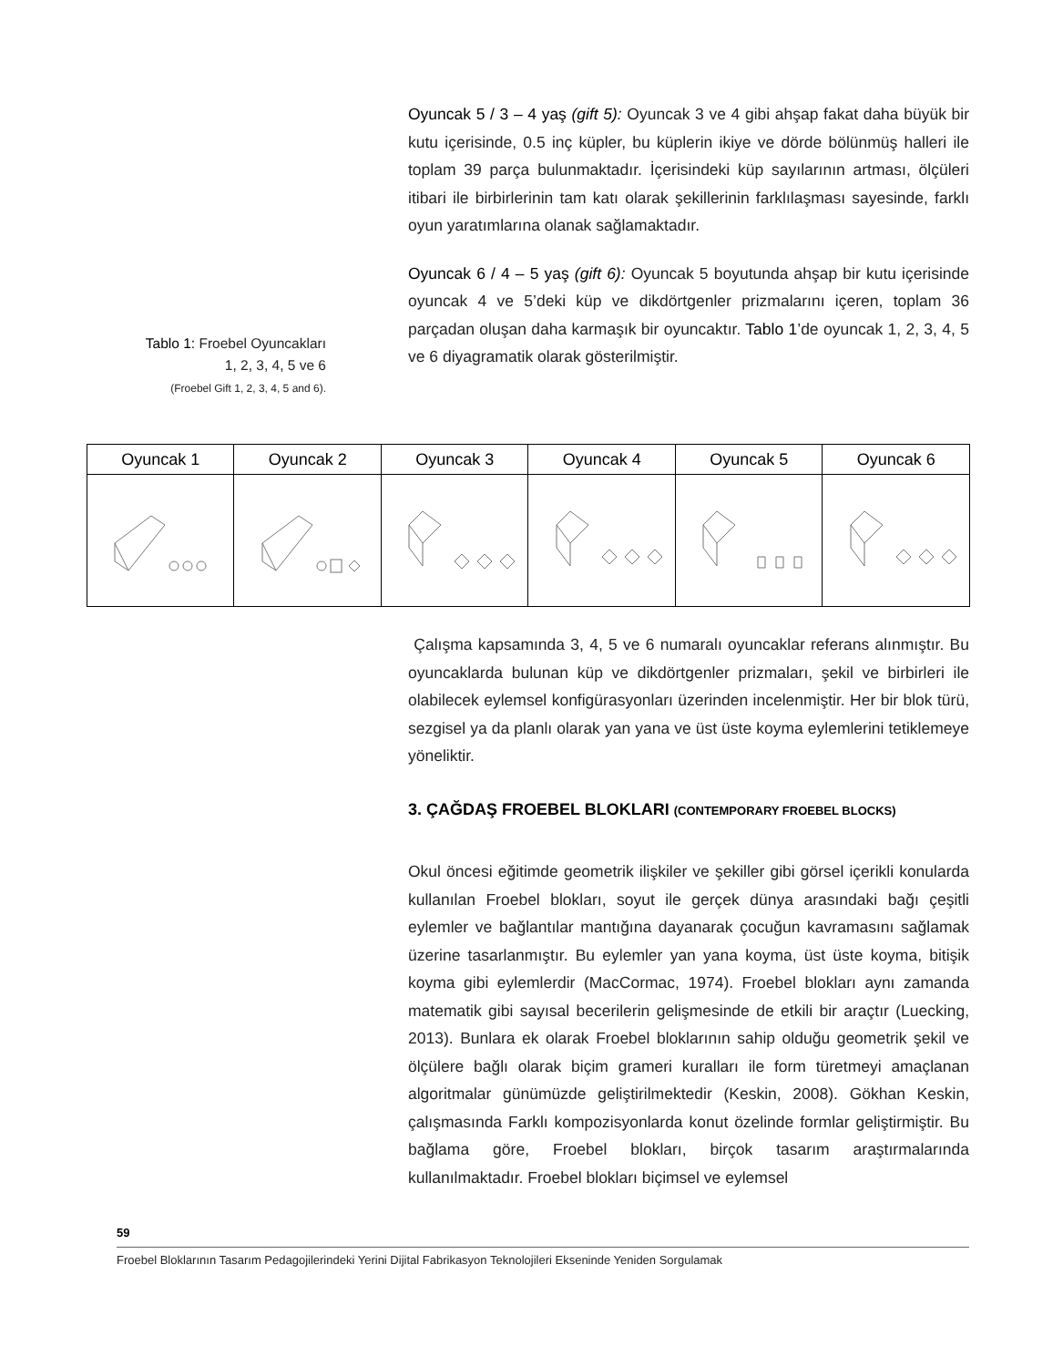Oyuncak 5 / 3 – 4 yaş (gift 5): Oyuncak 3 ve 4 gibi ahşap fakat daha büyük bir kutu içerisinde, 0.5 inç küpler, bu küplerin ikiye ve dörde bölünmüş halleri ile toplam 39 parça bulunmaktadır. İçerisindeki küp sayılarının artması, ölçüleri itibari ile birbirlerinin tam katı olarak şekillerinin farklılaşması sayesinde, farklı oyun yaratımlarına olanak sağlamaktadır.
Oyuncak 6 / 4 – 5 yaş (gift 6): Oyuncak 5 boyutunda ahşap bir kutu içerisinde oyuncak 4 ve 5’deki küp ve dikdörtgenler prizmalarını içeren, toplam 36 parçadan oluşan daha karmaşık bir oyuncaktır. Tablo 1’de oyuncak 1, 2, 3, 4, 5 ve 6 diyagramatik olarak gösterilmiştir.
Tablo 1: Froebel Oyuncakları
1, 2, 3, 4, 5 ve 6
(Froebel Gift 1, 2, 3, 4, 5 and 6).
| Oyuncak 1 | Oyuncak 2 | Oyuncak 3 | Oyuncak 4 | Oyuncak 5 | Oyuncak 6 |
| --- | --- | --- | --- | --- | --- |
Çalışma kapsamında 3, 4, 5 ve 6 numaralı oyuncaklar referans alınmıştır. Bu oyuncaklarda bulunan küp ve dikdörtgenler prizmaları, şekil ve birbirleri ile olabilecek eylemsel konfigürasyonları üzerinden incelenmiştir. Her bir blok türü, sezgisel ya da planlı olarak yan yana ve üst üste koyma eylemlerini tetiklemeye yöneliktir.
3. ÇAĞDAŞ FROEBEL BLOKLARI (CONTEMPORARY FROEBEL BLOCKS)
Okul öncesi eğitimde geometrik ilişkiler ve şekiller gibi görsel içerikli konularda kullanılan Froebel blokları, soyut ile gerçek dünya arasındaki bağı çeşitli eylemler ve bağlantılar mantığına dayanarak çocuğun kavramasını sağlamak üzerine tasarlanmıştır. Bu eylemler yan yana koyma, üst üste koyma, bitişik koyma gibi eylemlerdir (MacCormac, 1974). Froebel blokları aynı zamanda matematik gibi sayısal becerilerin gelişmesinde de etkili bir araçtır (Luecking, 2013). Bunlara ek olarak Froebel bloklarının sahip olduğu geometrik şekil ve ölçülere bağlı olarak biçim grameri kuralları ile form türetmeyi amaçlanan algoritmalar günümüzde geliştirilmektedir (Keskin, 2008). Gökhan Keskin, çalışmasında Farklı kompozisyonlarda konut özelinde formlar geliştirmiştir. Bu bağlama göre, Froebel blokları, birçok tasarım araştırmalarında kullanılmaktadır. Froebel blokları biçimsel ve eylemsel
59
Froebel Bloklarının Tasarım Pedagojilerindeki Yerini Dijital Fabrikasyon Teknolojileri Ekseninde Yeniden Sorgulamak